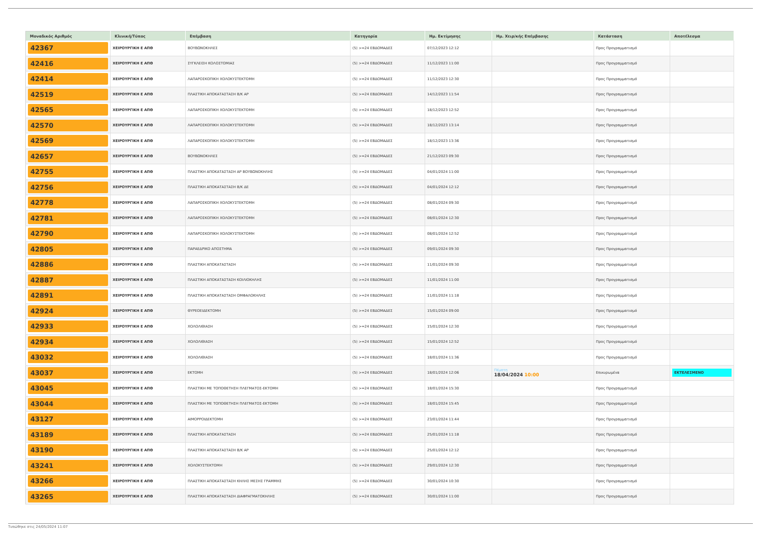| Μοναδικός Αριθμός | Κλινική/Τύπος | Επέμβαση | Κατηγορία | Ημ. Εκτίμησης | Ημ. Χειρ/κής Επέμβασης | Κατάσταση | Αποτέλεσμα |
| --- | --- | --- | --- | --- | --- | --- | --- |
| 42367 | ΧΕΙΡΟΥΡΓΙΚΗ Ε ΑΠΘ | ΒΟΥΒΩΝΟΚΗΛΕΣ | (5) >=24 ΕΒΔΟΜΑΔΕΣ | 07/12/2023 12:12 | | Προς Προγραμματισμό | |
| 42416 | ΧΕΙΡΟΥΡΓΙΚΗ Ε ΑΠΘ | ΣΥΓΚΛΕΙΣΗ ΚΟΛΟΣΤΟΜΙΑΣ | (5) >=24 ΕΒΔΟΜΑΔΕΣ | 11/12/2023 11:00 | | Προς Προγραμματισμό | |
| 42414 | ΧΕΙΡΟΥΡΓΙΚΗ Ε ΑΠΘ | ΛΑΠΑΡΟΣΚΟΠΙΚΗ ΧΟΛΟΚΥΣΤΕΚΤΟΜΗ | (5) >=24 ΕΒΔΟΜΑΔΕΣ | 11/12/2023 12:30 | | Προς Προγραμματισμό | |
| 42519 | ΧΕΙΡΟΥΡΓΙΚΗ Ε ΑΠΘ | ΠΛΑΣΤΙΚΗ ΑΠΟΚΑΤΑΣΤΑΣΗ Β/Κ ΑΡ | (5) >=24 ΕΒΔΟΜΑΔΕΣ | 14/12/2023 11:54 | | Προς Προγραμματισμό | |
| 42565 | ΧΕΙΡΟΥΡΓΙΚΗ Ε ΑΠΘ | ΛΑΠΑΡΟΣΚΟΠΙΚΗ ΧΟΛΟΚΥΣΤΕΚΤΟΜΗ | (5) >=24 ΕΒΔΟΜΑΔΕΣ | 18/12/2023 12:52 | | Προς Προγραμματισμό | |
| 42570 | ΧΕΙΡΟΥΡΓΙΚΗ Ε ΑΠΘ | ΛΑΠΑΡΟΣΚΟΠΙΚΗ ΧΟΛΟΚΥΣΤΕΚΤΟΜΗ | (5) >=24 ΕΒΔΟΜΑΔΕΣ | 18/12/2023 13:14 | | Προς Προγραμματισμό | |
| 42569 | ΧΕΙΡΟΥΡΓΙΚΗ Ε ΑΠΘ | ΛΑΠΑΡΟΣΚΟΠΙΚΗ ΧΟΛΟΚΥΣΤΕΚΤΟΜΗ | (5) >=24 ΕΒΔΟΜΑΔΕΣ | 18/12/2023 13:36 | | Προς Προγραμματισμό | |
| 42657 | ΧΕΙΡΟΥΡΓΙΚΗ Ε ΑΠΘ | ΒΟΥΒΩΝΟΚΗΛΕΣ | (5) >=24 ΕΒΔΟΜΑΔΕΣ | 21/12/2023 09:30 | | Προς Προγραμματισμό | |
| 42755 | ΧΕΙΡΟΥΡΓΙΚΗ Ε ΑΠΘ | ΠΛΑΣΤΙΚΗ ΑΠΟΚΑΤΑΣΤΑΣΗ ΑΡ ΒΟΥΒΩΝΟΚΗΛΗΣ | (5) >=24 ΕΒΔΟΜΑΔΕΣ | 04/01/2024 11:00 | | Προς Προγραμματισμό | |
| 42756 | ΧΕΙΡΟΥΡΓΙΚΗ Ε ΑΠΘ | ΠΛΑΣΤΙΚΗ ΑΠΟΚΑΤΑΣΤΑΣΗ Β/Κ ΔΕ | (5) >=24 ΕΒΔΟΜΑΔΕΣ | 04/01/2024 12:12 | | Προς Προγραμματισμό | |
| 42778 | ΧΕΙΡΟΥΡΓΙΚΗ Ε ΑΠΘ | ΛΑΠΑΡΟΣΚΟΠΙΚΗ ΧΟΛΟΚΥΣΤΕΚΤΟΜΗ | (5) >=24 ΕΒΔΟΜΑΔΕΣ | 08/01/2024 09:30 | | Προς Προγραμματισμό | |
| 42781 | ΧΕΙΡΟΥΡΓΙΚΗ Ε ΑΠΘ | ΛΑΠΑΡΟΣΚΟΠΙΚΗ ΧΟΛΟΚΥΣΤΕΚΤΟΜΗ | (5) >=24 ΕΒΔΟΜΑΔΕΣ | 08/01/2024 12:30 | | Προς Προγραμματισμό | |
| 42790 | ΧΕΙΡΟΥΡΓΙΚΗ Ε ΑΠΘ | ΛΑΠΑΡΟΣΚΟΠΙΚΗ ΧΟΛΟΚΥΣΤΕΚΤΟΜΗ | (5) >=24 ΕΒΔΟΜΑΔΕΣ | 08/01/2024 12:52 | | Προς Προγραμματισμό | |
| 42805 | ΧΕΙΡΟΥΡΓΙΚΗ Ε ΑΠΘ | ΠΑΡΑΕΔΡΙΚΟ ΑΠΟΣΤΗΜΑ | (5) >=24 ΕΒΔΟΜΑΔΕΣ | 09/01/2024 09:30 | | Προς Προγραμματισμό | |
| 42886 | ΧΕΙΡΟΥΡΓΙΚΗ Ε ΑΠΘ | ΠΛΑΣΤΙΚΗ ΑΠΟΚΑΤΑΣΤΑΣΗ | (5) >=24 ΕΒΔΟΜΑΔΕΣ | 11/01/2024 09:30 | | Προς Προγραμματισμό | |
| 42887 | ΧΕΙΡΟΥΡΓΙΚΗ Ε ΑΠΘ | ΠΛΑΣΤΙΚΗ ΑΠΟΚΑΤΑΣΤΑΣΗ ΚΟΙΛΙΟΚΗΛΗΣ | (5) >=24 ΕΒΔΟΜΑΔΕΣ | 11/01/2024 11:00 | | Προς Προγραμματισμό | |
| 42891 | ΧΕΙΡΟΥΡΓΙΚΗ Ε ΑΠΘ | ΠΛΑΣΤΙΚΗ ΑΠΟΚΑΤΑΣΤΑΣΗ ΟΜΦΑΛΟΚΗΛΗΣ | (5) >=24 ΕΒΔΟΜΑΔΕΣ | 11/01/2024 11:18 | | Προς Προγραμματισμό | |
| 42924 | ΧΕΙΡΟΥΡΓΙΚΗ Ε ΑΠΘ | ΘΥΡΕΟΕΙΔΕΚΤΟΜΗ | (5) >=24 ΕΒΔΟΜΑΔΕΣ | 15/01/2024 09:00 | | Προς Προγραμματισμό | |
| 42933 | ΧΕΙΡΟΥΡΓΙΚΗ Ε ΑΠΘ | ΧΟΛΟΛΙΘΙΑΣΗ | (5) >=24 ΕΒΔΟΜΑΔΕΣ | 15/01/2024 12:30 | | Προς Προγραμματισμό | |
| 42934 | ΧΕΙΡΟΥΡΓΙΚΗ Ε ΑΠΘ | ΧΟΛΟΛΙΘΙΑΣΗ | (5) >=24 ΕΒΔΟΜΑΔΕΣ | 15/01/2024 12:52 | | Προς Προγραμματισμό | |
| 43032 | ΧΕΙΡΟΥΡΓΙΚΗ Ε ΑΠΘ | ΧΟΛΟΛΙΘΙΑΣΗ | (5) >=24 ΕΒΔΟΜΑΔΕΣ | 18/01/2024 11:36 | | Προς Προγραμματισμό | |
| 43037 | ΧΕΙΡΟΥΡΓΙΚΗ Ε ΑΠΘ | ΕΚΤΟΜΗ | (5) >=24 ΕΒΔΟΜΑΔΕΣ | 18/01/2024 12:06 | Πέμπτη 18/04/2024 10:00 | Επικυρωμένα | ΕΚΤΕΛΕΣΜΕΝΟ |
| 43045 | ΧΕΙΡΟΥΡΓΙΚΗ Ε ΑΠΘ | ΠΛΑΣΤΙΚΗ ΜΕ ΤΟΠΟΘΕΤΗΣΗ ΠΛΕΓΜΑΤΟΣ-ΕΚΤΟΜΗ | (5) >=24 ΕΒΔΟΜΑΔΕΣ | 18/01/2024 15:30 | | Προς Προγραμματισμό | |
| 43044 | ΧΕΙΡΟΥΡΓΙΚΗ Ε ΑΠΘ | ΠΛΑΣΤΙΚΗ ΜΕ ΤΟΠΟΘΕΤΗΣΗ ΠΛΕΓΜΑΤΟΣ-ΕΚΤΟΜΗ | (5) >=24 ΕΒΔΟΜΑΔΕΣ | 18/01/2024 15:45 | | Προς Προγραμματισμό | |
| 43127 | ΧΕΙΡΟΥΡΓΙΚΗ Ε ΑΠΘ | ΑΙΜΟΡΡΟΙΔΕΚΤΟΜΗ | (5) >=24 ΕΒΔΟΜΑΔΕΣ | 23/01/2024 11:44 | | Προς Προγραμματισμό | |
| 43189 | ΧΕΙΡΟΥΡΓΙΚΗ Ε ΑΠΘ | ΠΛΑΣΤΙΚΗ ΑΠΟΚΑΤΑΣΤΑΣΗ | (5) >=24 ΕΒΔΟΜΑΔΕΣ | 25/01/2024 11:18 | | Προς Προγραμματισμό | |
| 43190 | ΧΕΙΡΟΥΡΓΙΚΗ Ε ΑΠΘ | ΠΛΑΣΤΙΚΗ ΑΠΟΚΑΤΑΣΤΑΣΗ Β/Κ ΑΡ | (5) >=24 ΕΒΔΟΜΑΔΕΣ | 25/01/2024 12:12 | | Προς Προγραμματισμό | |
| 43241 | ΧΕΙΡΟΥΡΓΙΚΗ Ε ΑΠΘ | ΧΟΛΟΚΥΣΤΕΚΤΟΜΗ | (5) >=24 ΕΒΔΟΜΑΔΕΣ | 29/01/2024 12:30 | | Προς Προγραμματισμό | |
| 43266 | ΧΕΙΡΟΥΡΓΙΚΗ Ε ΑΠΘ | ΠΛΑΣΤΙΚΗ ΑΠΟΚΑΤΑΣΤΑΣΗ ΚΗΛΗΣ ΜΕΣΗΣ ΓΡΑΜΜΗΣ | (5) >=24 ΕΒΔΟΜΑΔΕΣ | 30/01/2024 10:30 | | Προς Προγραμματισμό | |
| 43265 | ΧΕΙΡΟΥΡΓΙΚΗ Ε ΑΠΘ | ΠΛΑΣΤΙΚΗ ΑΠΟΚΑΤΑΣΤΑΣΗ ΔΙΑΦΡΑΓΜΑΤΟΚΗΛΗΣ | (5) >=24 ΕΒΔΟΜΑΔΕΣ | 30/01/2024 11:00 | | Προς Προγραμματισμό | |
Τυπώθηκε στις 24/05/2024 11:07